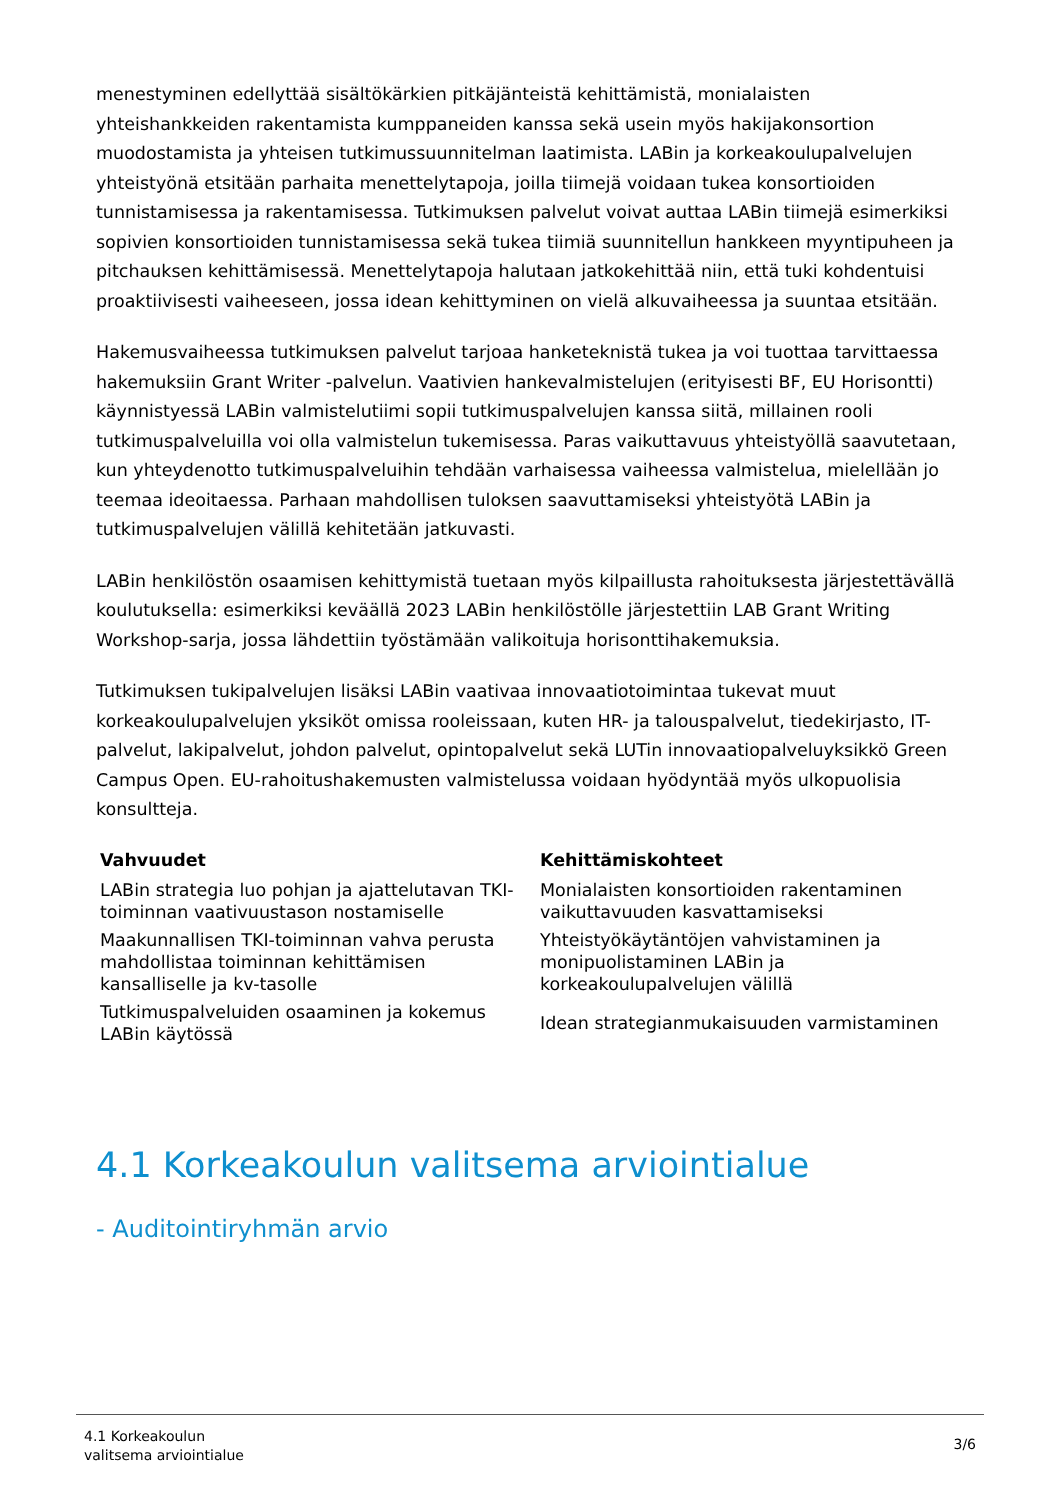menestyminen edellyttää sisältökärkien pitkäjänteistä kehittämistä, monialaisten yhteishankkeiden rakentamista kumppaneiden kanssa sekä usein myös hakijakonsortion muodostamista ja yhteisen tutkimussuunnitelman laatimista. LABin ja korkeakoulupalvelujen yhteistyönä etsitään parhaita menettelytapoja, joilla tiimejä voidaan tukea konsortioiden tunnistamisessa ja rakentamisessa. Tutkimuksen palvelut voivat auttaa LABin tiimejä esimerkiksi sopivien konsortioiden tunnistamisessa sekä tukea tiimiä suunnitellun hankkeen myyntipuheen ja pitchauksen kehittämisessä. Menettelytapoja halutaan jatkokehittää niin, että tuki kohdentuisi proaktiivisesti vaiheeseen, jossa idean kehittyminen on vielä alkuvaiheessa ja suuntaa etsitään.
Hakemusvaiheessa tutkimuksen palvelut tarjoaa hanketeknistä tukea ja voi tuottaa tarvittaessa hakemuksiin Grant Writer -palvelun. Vaativien hankevalmistelujen (erityisesti BF, EU Horisontti) käynnistyessä LABin valmistelutiimi sopii tutkimuspalvelujen kanssa siitä, millainen rooli tutkimuspalveluilla voi olla valmistelun tukemisessa. Paras vaikuttavuus yhteistyöllä saavutetaan, kun yhteydenotto tutkimuspalveluihin tehdään varhaisessa vaiheessa valmistelua, mielellään jo teemaa ideoitaessa. Parhaan mahdollisen tuloksen saavuttamiseksi yhteistyötä LABin ja tutkimuspalvelujen välillä kehitetään jatkuvasti.
LABin henkilöstön osaamisen kehittymistä tuetaan myös kilpaillusta rahoituksesta järjestettävällä koulutuksella: esimerkiksi keväällä 2023 LABin henkilöstölle järjestettiin LAB Grant Writing Workshop-sarja, jossa lähdettiin työstämään valikoituja horisonttihakemuksia.
Tutkimuksen tukipalvelujen lisäksi LABin vaativaa innovaatiotoimintaa tukevat muut korkeakoulupalvelujen yksiköt omissa rooleissaan, kuten HR- ja talouspalvelut, tiedekirjasto, IT-palvelut, lakipalvelut, johdon palvelut, opintopalvelut sekä LUTin innovaatiopalveluyksikkö Green Campus Open. EU-rahoitushakemusten valmistelussa voidaan hyödyntää myös ulkopuolisia konsultteja.
| Vahvuudet | Kehittämiskohteet |
| --- | --- |
| LABin strategia luo pohjan ja ajattelutavan TKI-toiminnan vaativuustason nostamiselle | Monialaisten konsortioiden rakentaminen vaikuttavuuden kasvattamiseksi |
| Maakunnallisen TKI-toiminnan vahva perusta mahdollistaa toiminnan kehittämisen kansalliselle ja kv-tasolle | Yhteistyökäytäntöjen vahvistaminen ja monipuolistaminen LABin ja korkeakoulupalvelujen välillä |
| Tutkimuspalveluiden osaaminen ja kokemus LABin käytössä | Idean strategianmukaisuuden varmistaminen |
4.1 Korkeakoulun valitsema arviointialue
- Auditointiryhmän arvio
4.1 Korkeakoulun
valitsema arviointialue
3/6